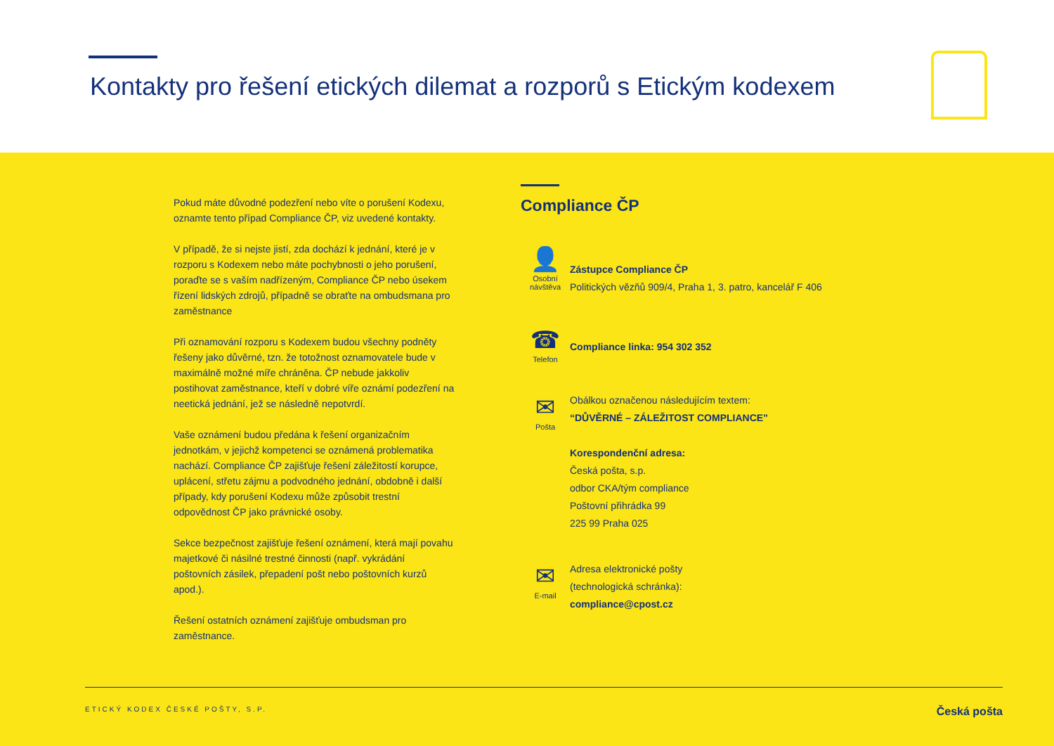Kontakty pro řešení etických dilemat a rozporů s Etickým kodexem
Pokud máte důvodné podezření nebo víte o porušení Kodexu, oznamte tento případ Compliance ČP, viz uvedené kontakty.
V případě, že si nejste jistí, zda dochází k jednání, které je v rozporu s Kodexem nebo máte pochybnosti o jeho porušení, poraďte se s vaším nadřízeným, Compliance ČP nebo úsekem řízení lidských zdrojů, případně se obraťte na ombudsmana pro zaměstnance
Při oznamování rozporu s Kodexem budou všechny podněty řešeny jako důvěrné, tzn. že totožnost oznamovatele bude v maximálně možné míře chráněna. ČP nebude jakkoliv postihovat zaměstnance, kteří v dobré víře oznámí podezření na neetická jednání, jež se následně nepotvrdí.
Vaše oznámení budou předána k řešení organizačním jednotkám, v jejichž kompetenci se oznámená problematika nachází. Compliance ČP zajišťuje řešení záležitostí korupce, uplácení, střetu zájmu a podvodného jednání, obdobně i další případy, kdy porušení Kodexu může způsobit trestní odpovědnost ČP jako právnické osoby.
Sekce bezpečnost zajišťuje řešení oznámení, která mají povahu majetkové či násilné trestné činnosti (např. vykrádání poštovních zásilek, přepadení pošt nebo poštovních kurzů apod.).
Řešení ostatních oznámení zajišťuje ombudsman pro zaměstnance.
Compliance ČP
👤
Osobní návštěva
Zástupce Compliance ČP
Politických vězňů 909/4, Praha 1, 3. patro, kancelář F 406
☎
Telefon
Compliance linka: 954 302 352
✉
Pošta
Obálkou označenou následujícím textem:
“DŮVĚRNÉ – ZÁLEŽITOST COMPLIANCE”
Korespondenční adresa:
Česká pošta, s.p.
odbor CKA/tým compliance
Poštovní přihrádka 99
225 99 Praha 025
✉
E-mail
Adresa elektronické pošty
(technologická schránka):
compliance@cpost.cz
ETICKÝ KODEX ČESKÉ POŠTY, S.P. Česká pošta